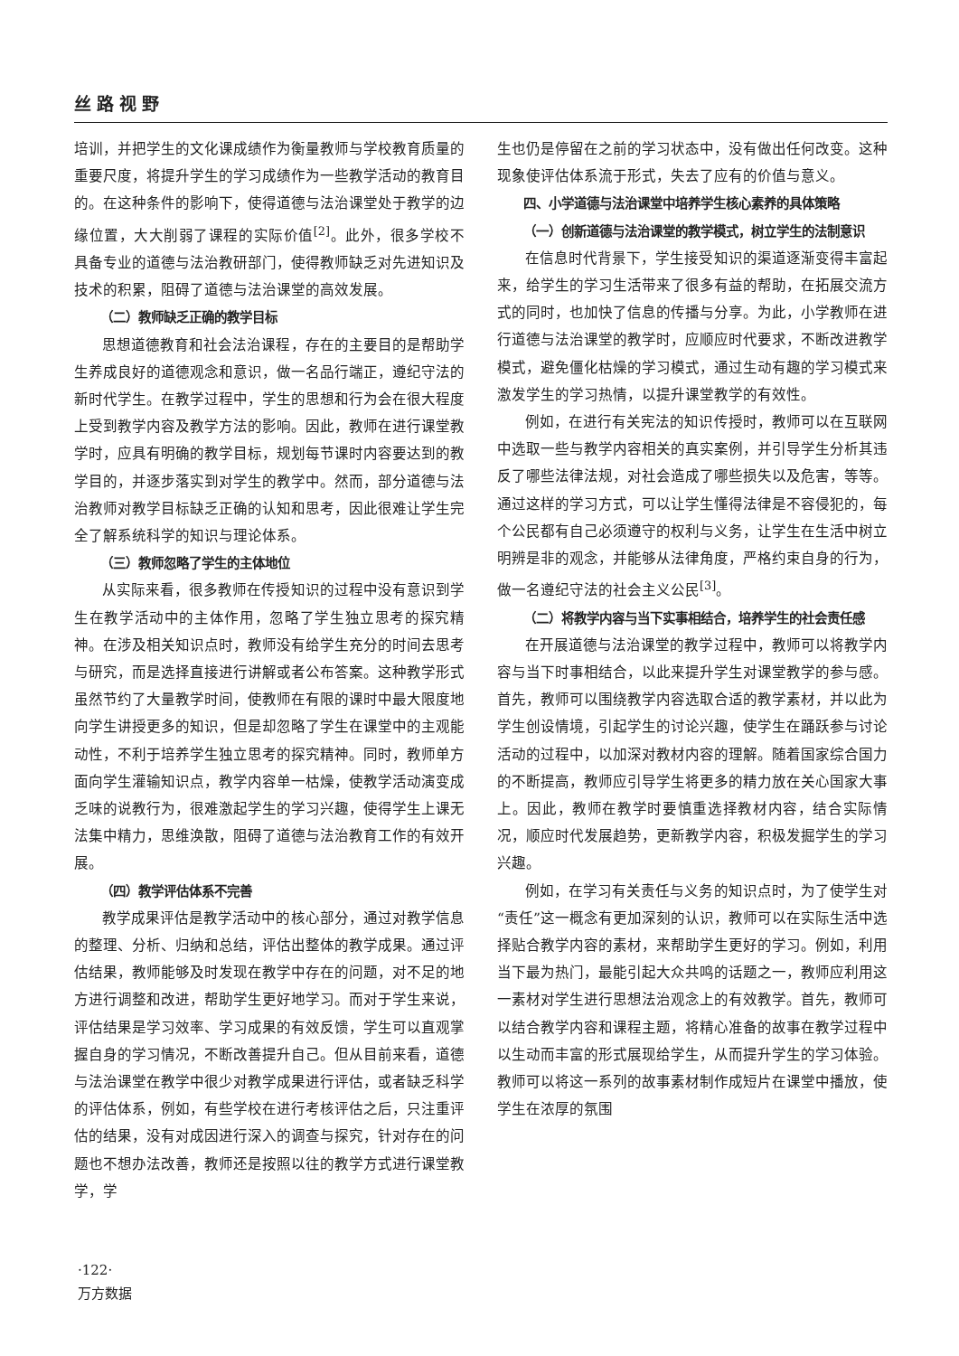丝路视野
培训，并把学生的文化课成绩作为衡量教师与学校教育质量的重要尺度，将提升学生的学习成绩作为一些教学活动的教育目的。在这种条件的影响下，使得道德与法治课堂处于教学的边缘位置，大大削弱了课程的实际价值<sup>[2]</sup>。此外，很多学校不具备专业的道德与法治教研部门，使得教师缺乏对先进知识及技术的积累，阻碍了道德与法治课堂的高效发展。
（二）教师缺乏正确的教学目标
思想道德教育和社会法治课程，存在的主要目的是帮助学生养成良好的道德观念和意识，做一名品行端正，遵纪守法的新时代学生。在教学过程中，学生的思想和行为会在很大程度上受到教学内容及教学方法的影响。因此，教师在进行课堂教学时，应具有明确的教学目标，规划每节课时内容要达到的教学目的，并逐步落实到对学生的教学中。然而，部分道德与法治教师对教学目标缺乏正确的认知和思考，因此很难让学生完全了解系统科学的知识与理论体系。
（三）教师忽略了学生的主体地位
从实际来看，很多教师在传授知识的过程中没有意识到学生在教学活动中的主体作用，忽略了学生独立思考的探究精神。在涉及相关知识点时，教师没有给学生充分的时间去思考与研究，而是选择直接进行讲解或者公布答案。这种教学形式虽然节约了大量教学时间，使教师在有限的课时中最大限度地向学生讲授更多的知识，但是却忽略了学生在课堂中的主观能动性，不利于培养学生独立思考的探究精神。同时，教师单方面向学生灌输知识点，教学内容单一枯燥，使教学活动演变成乏味的说教行为，很难激起学生的学习兴趣，使得学生上课无法集中精力，思维涣散，阻碍了道德与法治教育工作的有效开展。
（四）教学评估体系不完善
教学成果评估是教学活动中的核心部分，通过对教学信息的整理、分析、归纳和总结，评估出整体的教学成果。通过评估结果，教师能够及时发现在教学中存在的问题，对不足的地方进行调整和改进，帮助学生更好地学习。而对于学生来说，评估结果是学习效率、学习成果的有效反馈，学生可以直观掌握自身的学习情况，不断改善提升自己。但从目前来看，道德与法治课堂在教学中很少对教学成果进行评估，或者缺乏科学的评估体系，例如，有些学校在进行考核评估之后，只注重评估的结果，没有对成因进行深入的调查与探究，针对存在的问题也不想办法改善，教师还是按照以往的教学方式进行课堂教学，学
生也仍是停留在之前的学习状态中，没有做出任何改变。这种现象使评估体系流于形式，失去了应有的价值与意义。
四、小学道德与法治课堂中培养学生核心素养的具体策略
（一）创新道德与法治课堂的教学模式，树立学生的法制意识
在信息时代背景下，学生接受知识的渠道逐渐变得丰富起来，给学生的学习生活带来了很多有益的帮助，在拓展交流方式的同时，也加快了信息的传播与分享。为此，小学教师在进行道德与法治课堂的教学时，应顺应时代要求，不断改进教学模式，避免僵化枯燥的学习模式，通过生动有趣的学习模式来激发学生的学习热情，以提升课堂教学的有效性。
例如，在进行有关宪法的知识传授时，教师可以在互联网中选取一些与教学内容相关的真实案例，并引导学生分析其违反了哪些法律法规，对社会造成了哪些损失以及危害，等等。通过这样的学习方式，可以让学生懂得法律是不容侵犯的，每个公民都有自己必须遵守的权利与义务，让学生在生活中树立明辨是非的观念，并能够从法律角度，严格约束自身的行为，做一名遵纪守法的社会主义公民<sup>[3]</sup>。
（二）将教学内容与当下实事相结合，培养学生的社会责任感
在开展道德与法治课堂的教学过程中，教师可以将教学内容与当下时事相结合，以此来提升学生对课堂教学的参与感。首先，教师可以围绕教学内容选取合适的教学素材，并以此为学生创设情境，引起学生的讨论兴趣，使学生在踊跃参与讨论活动的过程中，以加深对教材内容的理解。随着国家综合国力的不断提高，教师应引导学生将更多的精力放在关心国家大事上。因此，教师在教学时要慎重选择教材内容，结合实际情况，顺应时代发展趋势，更新教学内容，积极发掘学生的学习兴趣。
例如，在学习有关责任与义务的知识点时，为了使学生对“责任”这一概念有更加深刻的认识，教师可以在实际生活中选择贴合教学内容的素材，来帮助学生更好的学习。例如，利用当下最为热门，最能引起大众共鸣的话题之一，教师应利用这一素材对学生进行思想法治观念上的有效教学。首先，教师可以结合教学内容和课程主题，将精心准备的故事在教学过程中以生动而丰富的形式展现给学生，从而提升学生的学习体验。教师可以将这一系列的故事素材制作成短片在课堂中播放，使学生在浓厚的氛围
·122·
万方数据